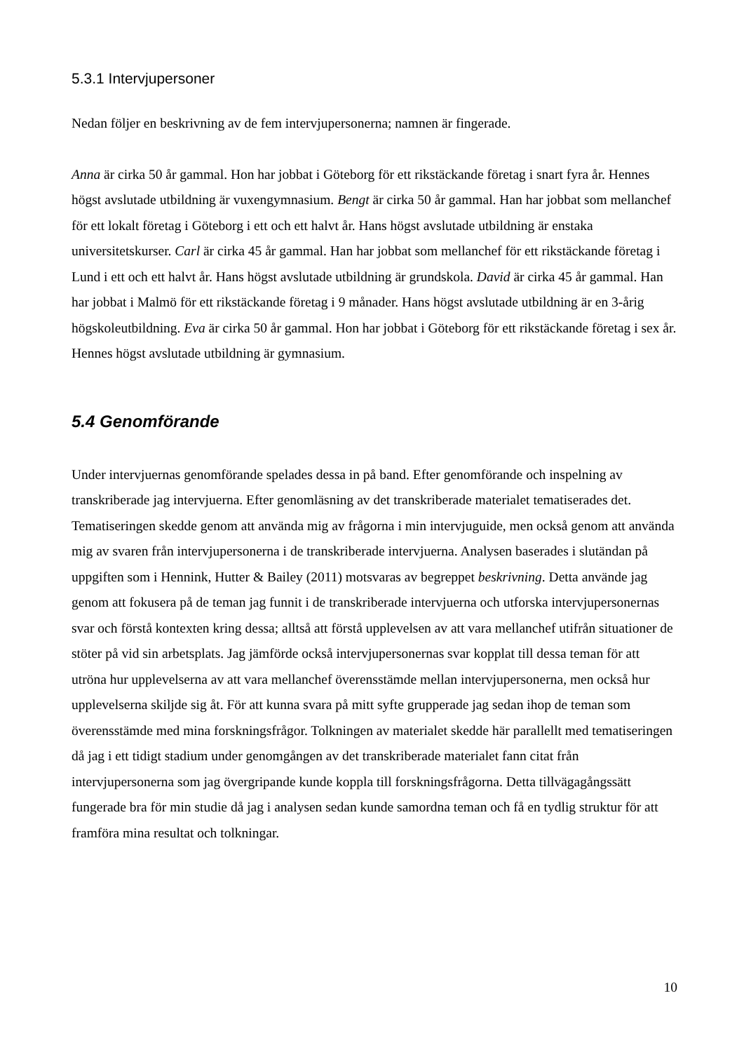5.3.1 Intervjupersoner
Nedan följer en beskrivning av de fem intervjupersonerna; namnen är fingerade.
Anna är cirka 50 år gammal. Hon har jobbat i Göteborg för ett rikstäckande företag i snart fyra år. Hennes högst avslutade utbildning är vuxengymnasium. Bengt är cirka 50 år gammal. Han har jobbat som mellanchef för ett lokalt företag i Göteborg i ett och ett halvt år. Hans högst avslutade utbildning är enstaka universitetskurser. Carl är cirka 45 år gammal. Han har jobbat som mellanchef för ett rikstäckande företag i Lund i ett och ett halvt år. Hans högst avslutade utbildning är grundskola. David är cirka 45 år gammal. Han har jobbat i Malmö för ett rikstäckande företag i 9 månader. Hans högst avslutade utbildning är en 3-årig högskoleutbildning. Eva är cirka 50 år gammal. Hon har jobbat i Göteborg för ett rikstäckande företag i sex år. Hennes högst avslutade utbildning är gymnasium.
5.4 Genomförande
Under intervjuernas genomförande spelades dessa in på band. Efter genomförande och inspelning av transkriberade jag intervjuerna. Efter genomläsning av det transkriberade materialet tematiserades det. Tematiseringen skedde genom att använda mig av frågorna i min intervjuguide, men också genom att använda mig av svaren från intervjupersonerna i de transkriberade intervjuerna. Analysen baserades i slutändan på uppgiften som i Hennink, Hutter & Bailey (2011) motsvaras av begreppet beskrivning. Detta använde jag genom att fokusera på de teman jag funnit i de transkriberade intervjuerna och utforska intervjupersonernas svar och förstå kontexten kring dessa; alltså att förstå upplevelsen av att vara mellanchef utifrån situationer de stöter på vid sin arbetsplats. Jag jämförde också intervjupersonernas svar kopplat till dessa teman för att utröna hur upplevelserna av att vara mellanchef överensstämde mellan intervjupersonerna, men också hur upplevelserna skiljde sig åt. För att kunna svara på mitt syfte grupperade jag sedan ihop de teman som överensstämde med mina forskningsfrågor. Tolkningen av materialet skedde här parallellt med tematiseringen då jag i ett tidigt stadium under genomgången av det transkriberade materialet fann citat från intervjupersonerna som jag övergripande kunde koppla till forskningsfrågorna. Detta tillvägagångssätt fungerade bra för min studie då jag i analysen sedan kunde samordna teman och få en tydlig struktur för att framföra mina resultat och tolkningar.
10